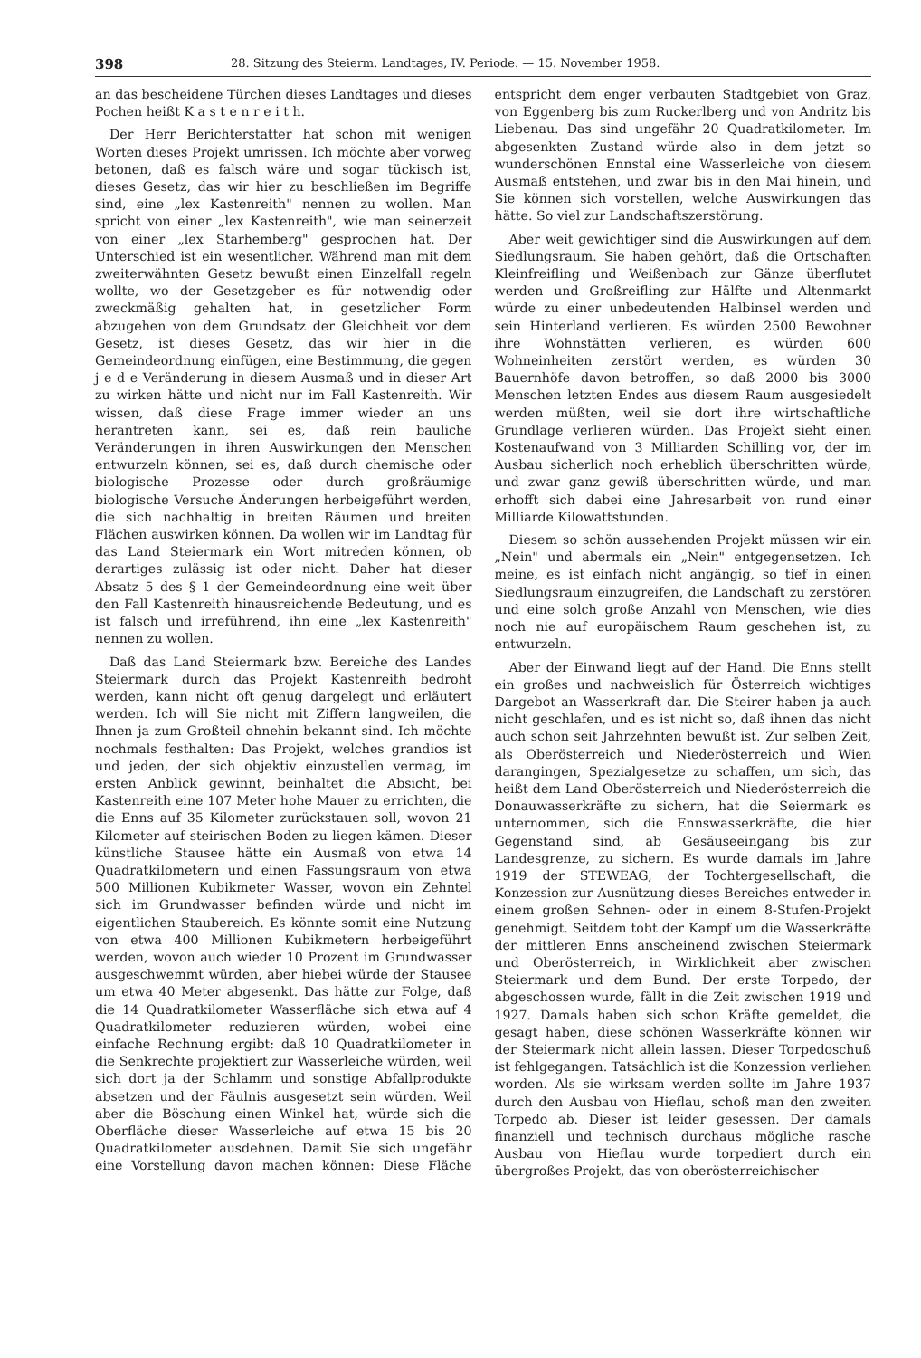398 28. Sitzung des Steierm. Landtages, IV. Periode. — 15. November 1958.
an das bescheidene Türchen dieses Landtages und dieses Pochen heißt K a s t e n r e i t h.
Der Herr Berichterstatter hat schon mit wenigen Worten dieses Projekt umrissen. Ich möchte aber vorweg betonen, daß es falsch wäre und sogar tückisch ist, dieses Gesetz, das wir hier zu beschließen im Begriffe sind, eine „lex Kastenreith" nennen zu wollen. Man spricht von einer „lex Kastenreith", wie man seinerzeit von einer „lex Starhemberg" gesprochen hat. Der Unterschied ist ein wesentlicher. Während man mit dem zweiterwähnten Gesetz bewußt einen Einzelfall regeln wollte, wo der Gesetzgeber es für notwendig oder zweckmäßig gehalten hat, in gesetzlicher Form abzugehen von dem Grundsatz der Gleichheit vor dem Gesetz, ist dieses Gesetz, das wir hier in die Gemeindeordnung einfügen, eine Bestimmung, die gegen j e d e Veränderung in diesem Ausmaß und in dieser Art zu wirken hätte und nicht nur im Fall Kastenreith. Wir wissen, daß diese Frage immer wieder an uns herantreten kann, sei es, daß rein bauliche Veränderungen in ihren Auswirkungen den Menschen entwurzeln können, sei es, daß durch chemische oder biologische Prozesse oder durch großräumige biologische Versuche Änderungen herbeigeführt werden, die sich nachhaltig in breiten Räumen und breiten Flächen auswirken können. Da wollen wir im Landtag für das Land Steiermark ein Wort mitreden können, ob derartiges zulässig ist oder nicht. Daher hat dieser Absatz 5 des § 1 der Gemeindeordnung eine weit über den Fall Kastenreith hinausreichende Bedeutung, und es ist falsch und irreführend, ihn eine „lex Kastenreith" nennen zu wollen.
Daß das Land Steiermark bzw. Bereiche des Landes Steiermark durch das Projekt Kastenreith bedroht werden, kann nicht oft genug dargelegt und erläutert werden. Ich will Sie nicht mit Ziffern langweilen, die Ihnen ja zum Großteil ohnehin bekannt sind. Ich möchte nochmals festhalten: Das Projekt, welches grandios ist und jeden, der sich objektiv einzustellen vermag, im ersten Anblick gewinnt, beinhaltet die Absicht, bei Kastenreith eine 107 Meter hohe Mauer zu errichten, die die Enns auf 35 Kilometer zurückstauen soll, wovon 21 Kilometer auf steirischen Boden zu liegen kämen. Dieser künstliche Stausee hätte ein Ausmaß von etwa 14 Quadratkilometern und einen Fassungsraum von etwa 500 Millionen Kubikmeter Wasser, wovon ein Zehntel sich im Grundwasser befinden würde und nicht im eigentlichen Staubereich. Es könnte somit eine Nutzung von etwa 400 Millionen Kubikmetern herbeigeführt werden, wovon auch wieder 10 Prozent im Grundwasser ausgeschwemmt würden, aber hiebei würde der Stausee um etwa 40 Meter abgesenkt. Das hätte zur Folge, daß die 14 Quadratkilometer Wasserfläche sich etwa auf 4 Quadratkilometer reduzieren würden, wobei eine einfache Rechnung ergibt: daß 10 Quadratkilometer in die Senkrechte projektiert zur Wasserleiche würden, weil sich dort ja der Schlamm und sonstige Abfallprodukte absetzen und der Fäulnis ausgesetzt sein würden. Weil aber die Böschung einen Winkel hat, würde sich die Oberfläche dieser Wasserleiche auf etwa 15 bis 20 Quadratkilometer ausdehnen. Damit Sie sich ungefähr eine Vorstellung davon machen können: Diese Fläche entspricht dem enger verbauten Stadtgebiet von Graz, von Eggenberg bis zum Ruckerlberg und von Andritz bis Liebenau. Das sind ungefähr 20 Quadratkilometer. Im abgesenkten Zustand würde also in dem jetzt so wunderschönen Ennstal eine Wasserleiche von diesem Ausmaß entstehen, und zwar bis in den Mai hinein, und Sie können sich vorstellen, welche Auswirkungen das hätte. So viel zur Landschaftszerstörung.
Aber weit gewichtiger sind die Auswirkungen auf dem Siedlungsraum. Sie haben gehört, daß die Ortschaften Kleinfreifling und Weißenbach zur Gänze überflutet werden und Großreifling zur Hälfte und Altenmarkt würde zu einer unbedeutenden Halbinsel werden und sein Hinterland verlieren. Es würden 2500 Bewohner ihre Wohnstätten verlieren, es würden 600 Wohneinheiten zerstört werden, es würden 30 Bauernhöfe davon betroffen, so daß 2000 bis 3000 Menschen letzten Endes aus diesem Raum ausgesiedelt werden müßten, weil sie dort ihre wirtschaftliche Grundlage verlieren würden. Das Projekt sieht einen Kostenaufwand von 3 Milliarden Schilling vor, der im Ausbau sicherlich noch erheblich überschritten würde, und zwar ganz gewiß überschritten würde, und man erhofft sich dabei eine Jahresarbeit von rund einer Milliarde Kilowattstunden.
Diesem so schön aussehenden Projekt müssen wir ein „Nein" und abermals ein „Nein" entgegensetzen. Ich meine, es ist einfach nicht angängig, so tief in einen Siedlungsraum einzugreifen, die Landschaft zu zerstören und eine solch große Anzahl von Menschen, wie dies noch nie auf europäischem Raum geschehen ist, zu entwurzeln.
Aber der Einwand liegt auf der Hand. Die Enns stellt ein großes und nachweislich für Österreich wichtiges Dargebot an Wasserkraft dar. Die Steirer haben ja auch nicht geschlafen, und es ist nicht so, daß ihnen das nicht auch schon seit Jahrzehnten bewußt ist. Zur selben Zeit, als Oberösterreich und Niederösterreich und Wien darangingen, Spezialgesetze zu schaffen, um sich, das heißt dem Land Oberösterreich und Niederösterreich die Donauwasserkräfte zu sichern, hat die Seiermark es unternommen, sich die Ennswasserkräfte, die hier Gegenstand sind, ab Gesäuseeingang bis zur Landesgrenze, zu sichern. Es wurde damals im Jahre 1919 der STEWEAG, der Tochtergesellschaft, die Konzession zur Ausnützung dieses Bereiches entweder in einem großen Sehnen- oder in einem 8-Stufen-Projekt genehmigt. Seitdem tobt der Kampf um die Wasserkräfte der mittleren Enns anscheinend zwischen Steiermark und Oberösterreich, in Wirklichkeit aber zwischen Steiermark und dem Bund. Der erste Torpedo, der abgeschossen wurde, fällt in die Zeit zwischen 1919 und 1927. Damals haben sich schon Kräfte gemeldet, die gesagt haben, diese schönen Wasserkräfte können wir der Steiermark nicht allein lassen. Dieser Torpedoschuß ist fehlgegangen. Tatsächlich ist die Konzession verliehen worden. Als sie wirksam werden sollte im Jahre 1937 durch den Ausbau von Hieflau, schoß man den zweiten Torpedo ab. Dieser ist leider gesessen. Der damals finanziell und technisch durchaus mögliche rasche Ausbau von Hieflau wurde torpediert durch ein übergroßes Projekt, das von oberösterreichischer